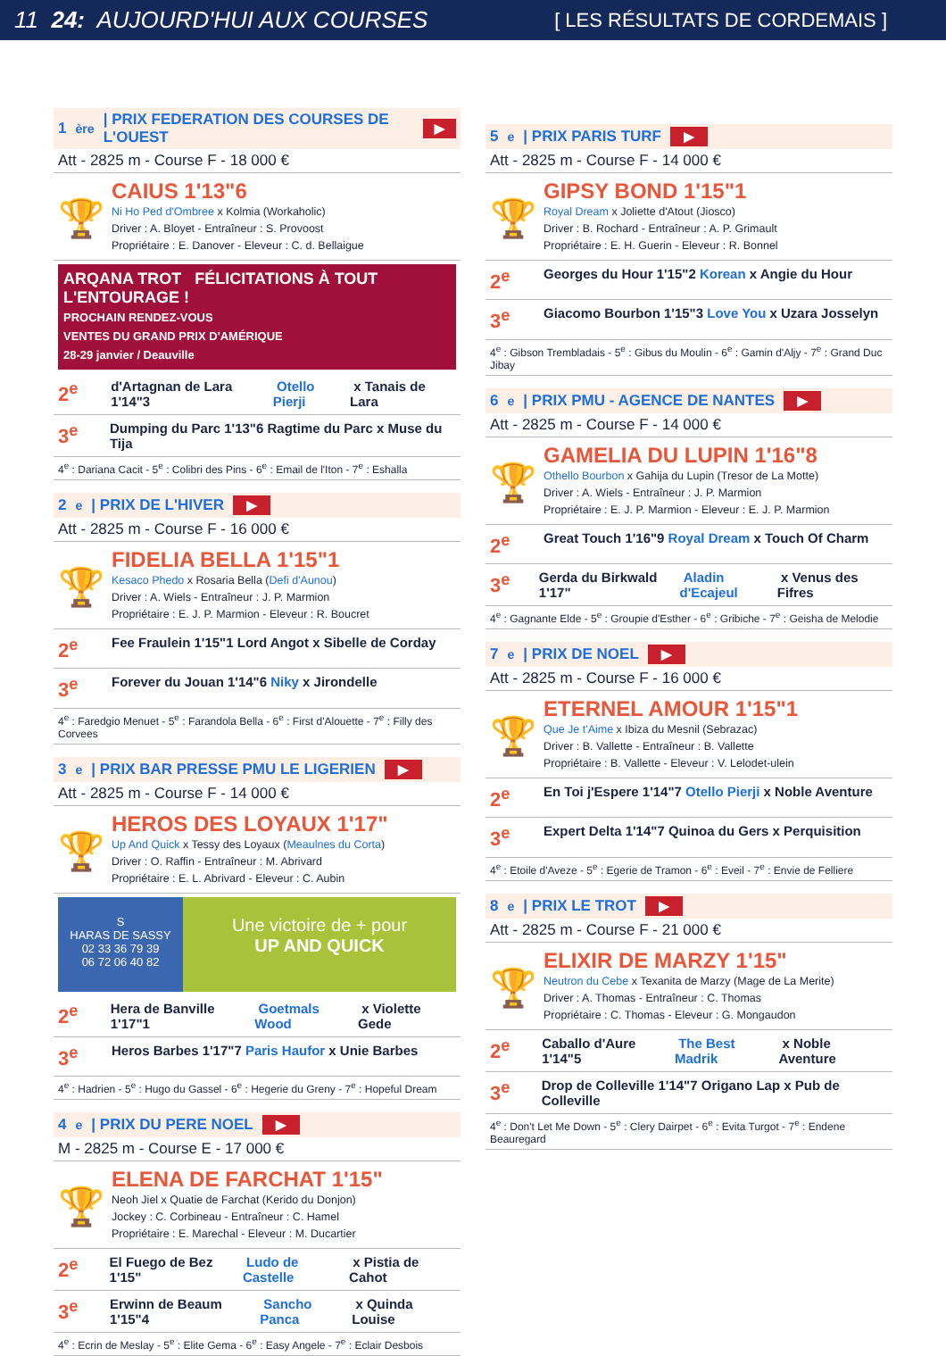11 24: AUJOURD'HUI AUX COURSES [ LES RÉSULTATS DE CORDEMAIS ]
1<sup>ère</sup> | PRIX FEDERATION DES COURSES DE L'OUEST ▶
Att - 2825 m - Course F - 18 000 €
🏆
CAIUS 1'13"6
Ni Ho Ped d'Ombree x Kolmia (Workaholic)
Driver : A. Bloyet - Entraîneur : S. Provoost
Propriétaire : E. Danover - Eleveur : C. d. Bellaigue
ARQANA TROT FÉLICITATIONS À TOUT L'ENTOURAGE !
PROCHAIN RENDEZ-VOUS
VENTES DU GRAND PRIX D'AMÉRIQUE
28-29 janvier / Deauville
2<sup>e</sup> d'Artagnan de Lara 1'14"3 Otello Pierji x Tanais de Lara
3<sup>e</sup> Dumping du Parc 1'13"6 Ragtime du Parc x Muse du Tija
4<sup>e</sup> : Dariana Cacit - 5<sup>e</sup> : Colibri des Pins - 6<sup>e</sup> : Email de l'Iton - 7<sup>e</sup> : Eshalla
2<sup>e</sup> | PRIX DE L'HIVER ▶
Att - 2825 m - Course F - 16 000 €
🏆
FIDELIA BELLA 1'15"1
Kesaco Phedo x Rosaria Bella (Defi d'Aunou)
Driver : A. Wiels - Entraîneur : J. P. Marmion
Propriétaire : E. J. P. Marmion - Eleveur : R. Boucret
2<sup>e</sup> Fee Fraulein 1'15"1 Lord Angot x Sibelle de Corday
3<sup>e</sup> Forever du Jouan 1'14"6 Niky x Jirondelle
4<sup>e</sup> : Faredgio Menuet - 5<sup>e</sup> : Farandola Bella - 6<sup>e</sup> : First d'Alouette - 7<sup>e</sup> : Filly des Corvees
3<sup>e</sup> | PRIX BAR PRESSE PMU LE LIGERIEN ▶
Att - 2825 m - Course F - 14 000 €
🏆
HEROS DES LOYAUX 1'17"
Up And Quick x Tessy des Loyaux (Meaulnes du Corta)
Driver : O. Raffin - Entraîneur : M. Abrivard
Propriétaire : E. L. Abrivard - Eleveur : C. Aubin
S
HARAS DE SASSY
02 33 36 79 39
06 72 06 40 82
Une victoire de + pour
UP AND QUICK
2<sup>e</sup> Hera de Banville 1'17"1 Goetmals Wood x Violette Gede
3<sup>e</sup> Heros Barbes 1'17"7 Paris Haufor x Unie Barbes
4<sup>e</sup> : Hadrien - 5<sup>e</sup> : Hugo du Gassel - 6<sup>e</sup> : Hegerie du Greny - 7<sup>e</sup> : Hopeful Dream
4<sup>e</sup> | PRIX DU PERE NOEL ▶
M - 2825 m - Course E - 17 000 €
🏆
ELENA DE FARCHAT 1'15"
Neoh Jiel x Quatie de Farchat (Kerido du Donjon)
Jockey : C. Corbineau - Entraîneur : C. Hamel
Propriétaire : E. Marechal - Eleveur : M. Ducartier
2<sup>e</sup> El Fuego de Bez 1'15" Ludo de Castelle x Pistia de Cahot
3<sup>e</sup> Erwinn de Beaum 1'15"4 Sancho Panca x Quinda Louise
4<sup>e</sup> : Ecrin de Meslay - 5<sup>e</sup> : Elite Gema - 6<sup>e</sup> : Easy Angele - 7<sup>e</sup> : Eclair Desbois
5<sup>e</sup> | PRIX PARIS TURF ▶
Att - 2825 m - Course F - 14 000 €
🏆
GIPSY BOND 1'15"1
Royal Dream x Joliette d'Atout (Jiosco)
Driver : B. Rochard - Entraîneur : A. P. Grimault
Propriétaire : E. H. Guerin - Eleveur : R. Bonnel
2<sup>e</sup> Georges du Hour 1'15"2 Korean x Angie du Hour
3<sup>e</sup> Giacomo Bourbon 1'15"3 Love You x Uzara Josselyn
4<sup>e</sup> : Gibson Trembladais - 5<sup>e</sup> : Gibus du Moulin - 6<sup>e</sup> : Gamin d'Aljy - 7<sup>e</sup> : Grand Duc Jibay
6<sup>e</sup> | PRIX PMU - AGENCE DE NANTES ▶
Att - 2825 m - Course F - 14 000 €
🏆
GAMELIA DU LUPIN 1'16"8
Othello Bourbon x Gahija du Lupin (Tresor de La Motte)
Driver : A. Wiels - Entraîneur : J. P. Marmion
Propriétaire : E. J. P. Marmion - Eleveur : E. J. P. Marmion
2<sup>e</sup> Great Touch 1'16"9 Royal Dream x Touch Of Charm
3<sup>e</sup> Gerda du Birkwald 1'17" Aladin d'Ecajeul x Venus des Fifres
4<sup>e</sup> : Gagnante Elde - 5<sup>e</sup> : Groupie d'Esther - 6<sup>e</sup> : Gribiche - 7<sup>e</sup> : Geisha de Melodie
7<sup>e</sup> | PRIX DE NOEL ▶
Att - 2825 m - Course F - 16 000 €
🏆
ETERNEL AMOUR 1'15"1
Que Je t'Aime x Ibiza du Mesnil (Sebrazac)
Driver : B. Vallette - Entraîneur : B. Vallette
Propriétaire : B. Vallette - Eleveur : V. Lelodet-ulein
2<sup>e</sup> En Toi j'Espere 1'14"7 Otello Pierji x Noble Aventure
3<sup>e</sup> Expert Delta 1'14"7 Quinoa du Gers x Perquisition
4<sup>e</sup> : Etoile d'Aveze - 5<sup>e</sup> : Egerie de Tramon - 6<sup>e</sup> : Eveil - 7<sup>e</sup> : Envie de Felliere
8<sup>e</sup> | PRIX LE TROT ▶
Att - 2825 m - Course F - 21 000 €
🏆
ELIXIR DE MARZY 1'15"
Neutron du Cebe x Texanita de Marzy (Mage de La Merite)
Driver : A. Thomas - Entraîneur : C. Thomas
Propriétaire : C. Thomas - Eleveur : G. Mongaudon
2<sup>e</sup> Caballo d'Aure 1'14"5 The Best Madrik x Noble Aventure
3<sup>e</sup> Drop de Colleville 1'14"7 Origano Lap x Pub de Colleville
4<sup>e</sup> : Don't Let Me Down - 5<sup>e</sup> : Clery Dairpet - 6<sup>e</sup> : Evita Turgot - 7<sup>e</sup> : Endene Beauregard